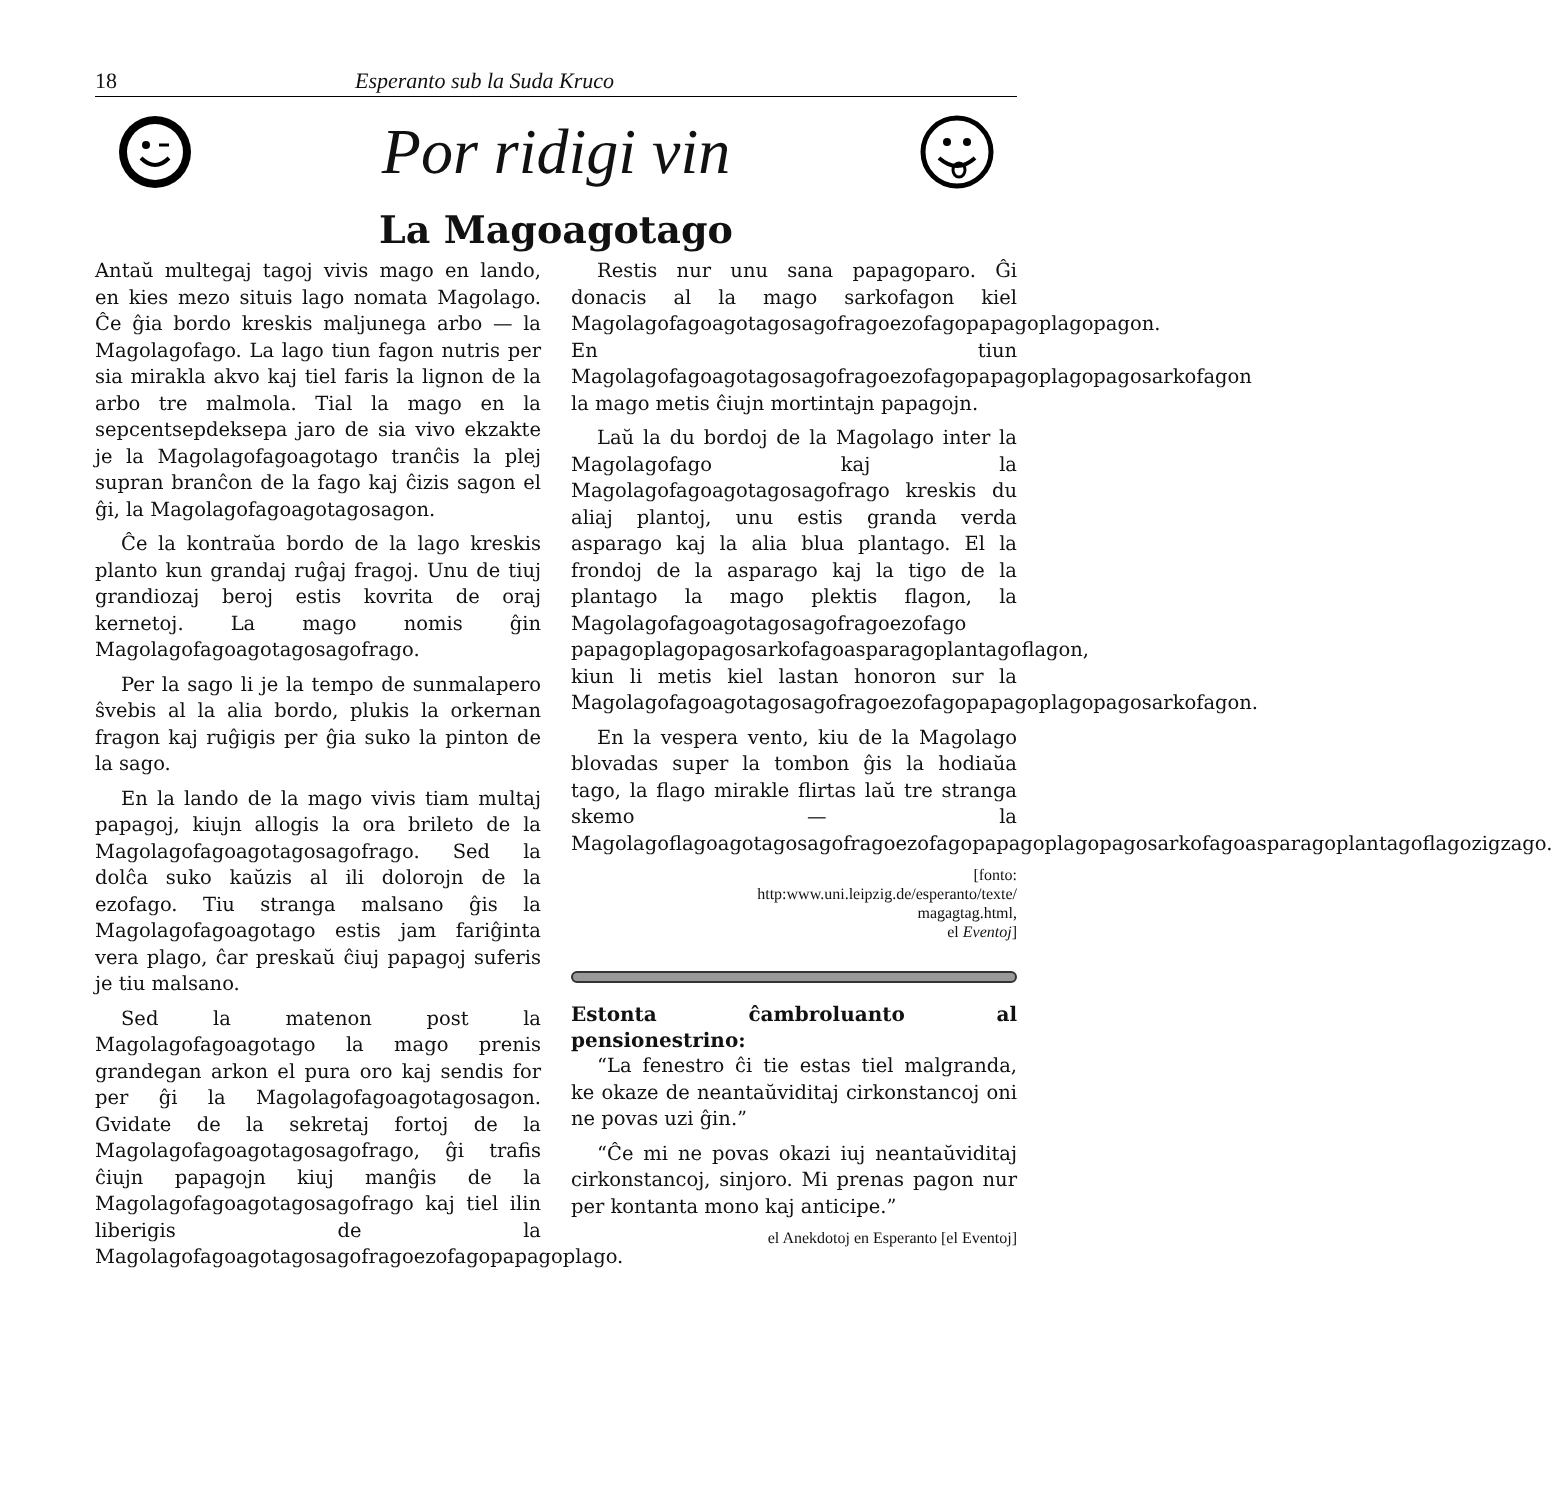18 Esperanto sub la Suda Kruco
Por ridigi vin
La Magoagotago
Antaŭ multegaj tagoj vivis mago en lando, en kies mezo situis lago nomata Magolago. Ĉe ĝia bordo kreskis maljunega arbo — la Magolagofago. La lago tiun fagon nutris per sia mirakla akvo kaj tiel faris la lignon de la arbo tre malmola. Tial la mago en la sepcentsepdeksepa jaro de sia vivo ekzakte je la Magolagofagoagotago tranĉis la plej supran branĉon de la fago kaj ĉizis sagon el ĝi, la Magolagofagoagotagosagon.
Ĉe la kontraŭa bordo de la lago kreskis planto kun grandaj ruĝaj fragoj. Unu de tiuj grandiozaj beroj estis kovrita de oraj kernetoj. La mago nomis ĝin Magolagofagoagotagosagofrago.
Per la sago li je la tempo de sunmalapero ŝvebis al la alia bordo, plukis la orkernan fragon kaj ruĝigis per ĝia suko la pinton de la sago.
En la lando de la mago vivis tiam multaj papagoj, kiujn allogis la ora brileto de la Magolagofagoagotagosagofrago. Sed la dolĉa suko kaŭzis al ili dolorojn de la ezofago. Tiu stranga malsano ĝis la Magolagofagoagotago estis jam fariĝinta vera plago, ĉar preskaŭ ĉiuj papagoj suferis je tiu malsano.
Sed la matenon post la Magolagofagoagotago la mago prenis grandegan arkon el pura oro kaj sendis for per ĝi la Magolagofagoagotagosagon. Gvidate de la sekretaj fortoj de la Magolagofagoagotagosagofrago, ĝi trafis ĉiujn papagojn kiuj manĝis de la Magolagofagoagotagosagofrago kaj tiel ilin liberigis de la Magolagofagoagotagosagofragoezofagopapagoplago.
Restis nur unu sana papagoparo. Ĝi donacis al la mago sarkofagon kiel Magolagofagoagotagosagofragoezofagopapagoplagopagon. En tiun Magolagofagoagotagosagofragoezofagopapagoplagopagosarkofagon la mago metis ĉiujn mortintajn papagojn.
Laŭ la du bordoj de la Magolago inter la Magolagofago kaj la Magolagofagoagotagosagofrago kreskis du aliaj plantoj, unu estis granda verda asparago kaj la alia blua plantago. El la frondoj de la asparago kaj la tigo de la plantago la mago plektis flagon, la Magolagofagoagotagosagofragoezofago papagoplagopagosarkofagoasparagoplantagoflagon, kiun li metis kiel lastan honoron sur la Magolagofagoagotagosagofragoezofagopapagoplagopagosarkofagon.
En la vespera vento, kiu de la Magolago blovadas super la tombon ĝis la hodiaŭa tago, la flago mirakle flirtas laŭ tre stranga skemo — la Magolagoflagoagotagosagofragoezofagopapagoplagopagosarkofagoasparagoplantagoflagozigzago.
[fonto:
http:www.uni.leipzig.de/esperanto/texte/
magagtag.html,
el Eventoj]
Estonta ĉambroluanto al pensionestrino:
“La fenestro ĉi tie estas tiel malgranda, ke okaze de neantaŭviditaj cirkonstancoj oni ne povas uzi ĝin.”
“Ĉe mi ne povas okazi iuj neantaŭviditaj cirkonstancoj, sinjoro. Mi prenas pagon nur per kontanta mono kaj anticipe.”
el Anekdotoj en Esperanto [el Eventoj]